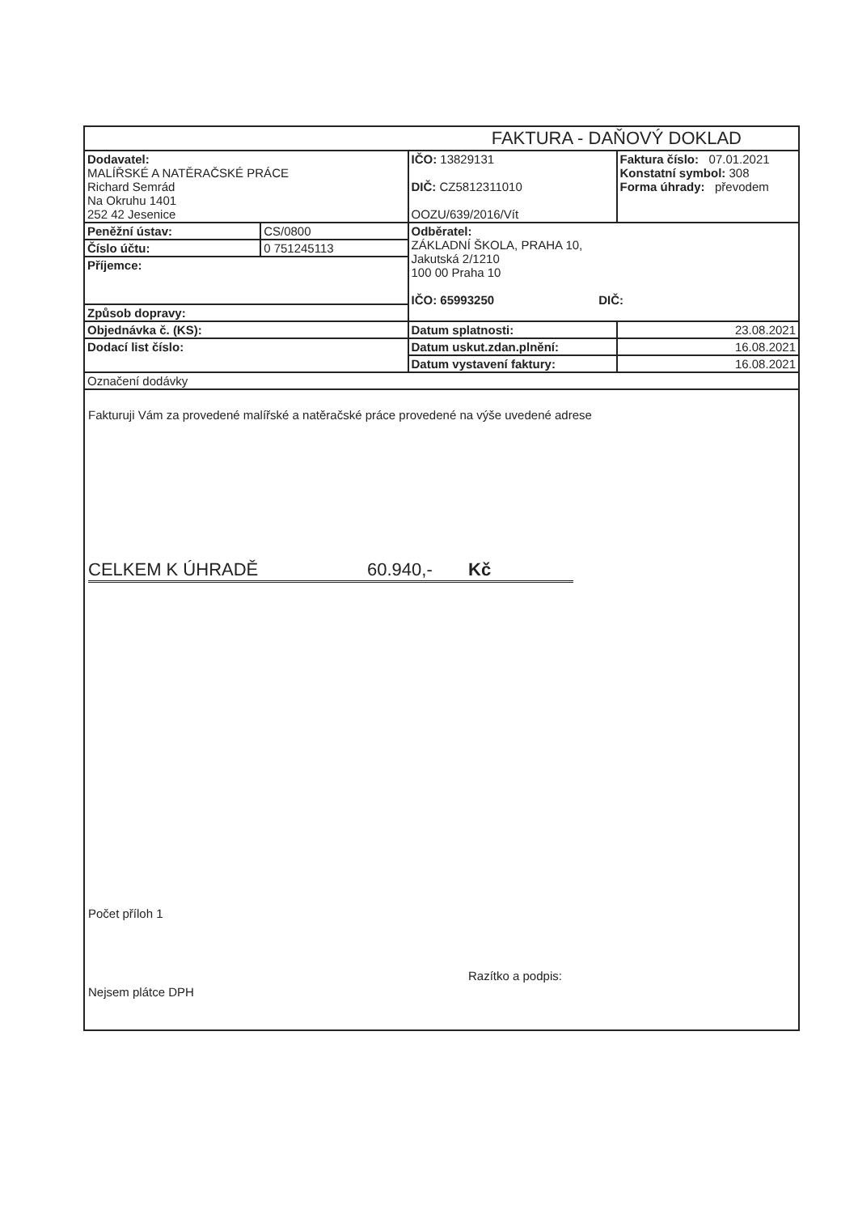| FAKTURA - DAŇOVÝ DOKLAD | | | |
| Dodavatel: MALÍŘSKÉ A NATĚRAČSKÉ PRÁCE Richard Semrád Na Okruhu 1401 252 42 Jesenice | | IČO: 13829131 DIČ: CZ5812311010 OOZU/639/2016/Vít | Faktura číslo: 07.01.2021 Konstatní symbol: 308 Forma úhrady: převodem |
| Peněžní ústav: | CS/0800 | Odběratel: ZÁKLADNÍ ŠKOLA, PRAHA 10, Jakutská 2/1210 100 00 Praha 10 IČO: 65993250 DIČ: | |
| Číslo účtu: | 0 751245113 | | |
| Příjemce: | | | |
| Způsob dopravy: | | | |
| Objednávka č. (KS): | | Datum splatnosti: | 23.08.2021 |
| Dodací list číslo: | | Datum uskut.zdan.plnění: | 16.08.2021 |
| | | Datum vystavení faktury: | 16.08.2021 |
| Označení dodávky | | | |
Fakturuji Vám za provedené malířské a natěračské práce provedené na výše uvedené adrese
CELKEM K ÚHRADĚ 60.940,- Kč
Počet příloh 1
Nejsem plátce DPH Razítko a podpis: